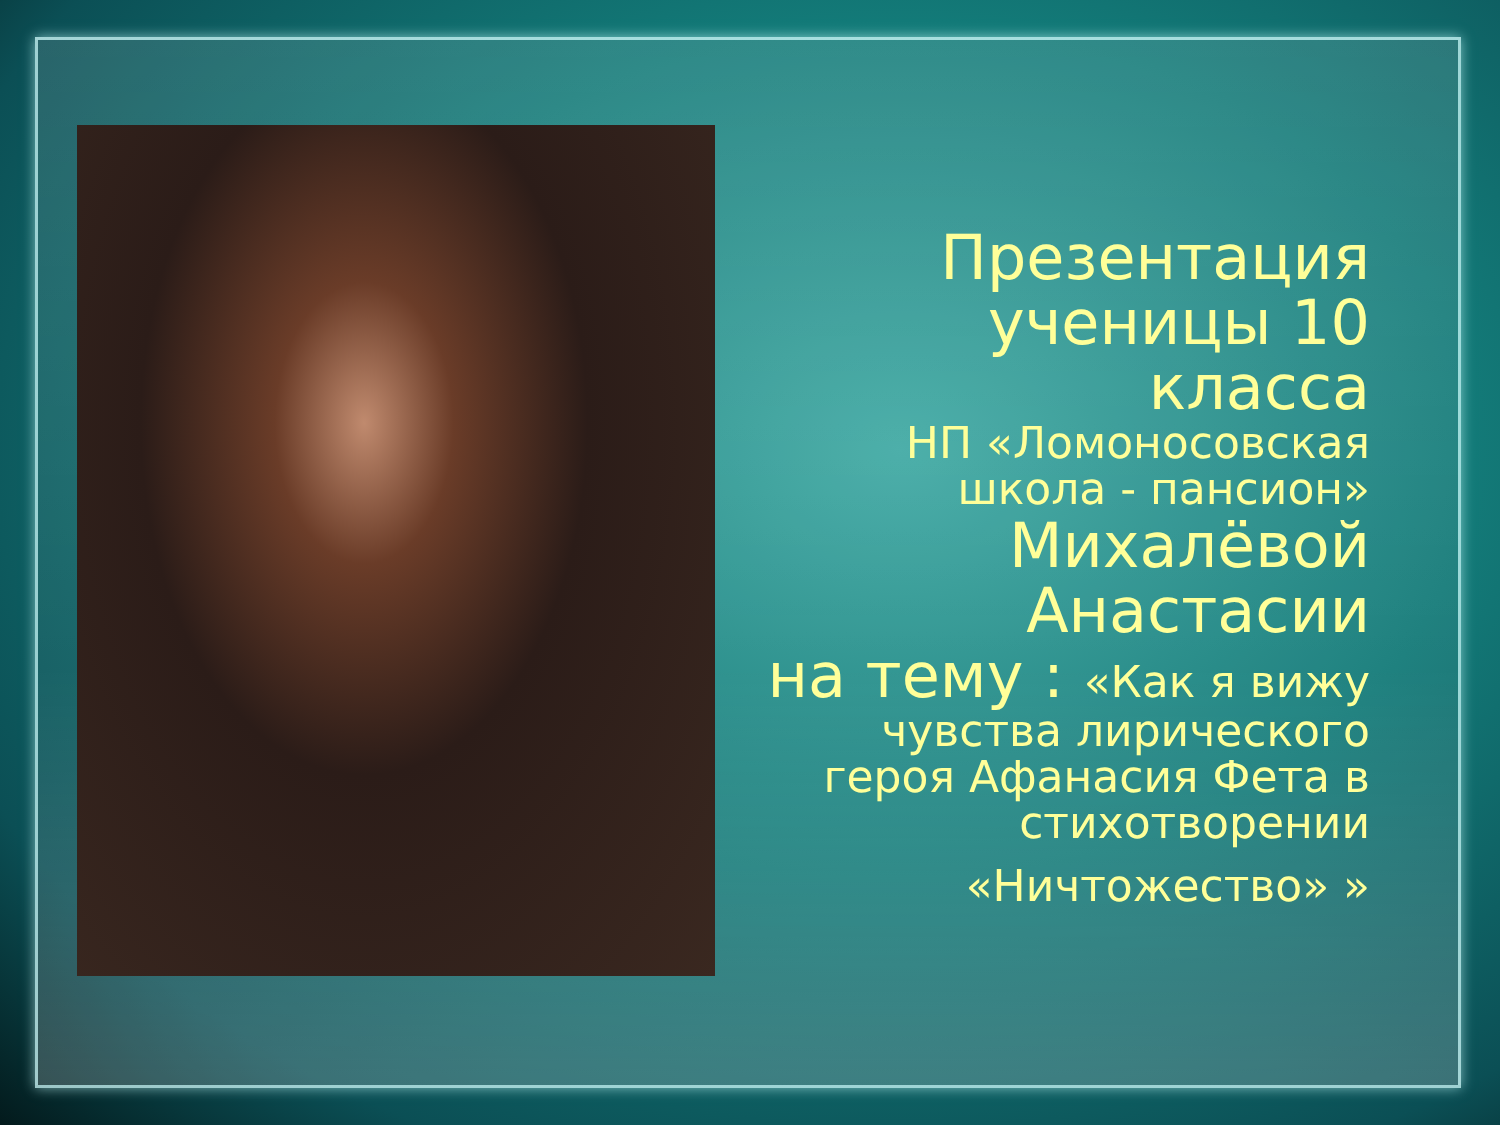Презентация ученицы 10 класса
НП «Ломоносовская школа - пансион»
Михалёвой Анастасии
на тему : «Как я вижу чувства лирического героя Афанасия Фета в стихотворении
«Ничтожество» »